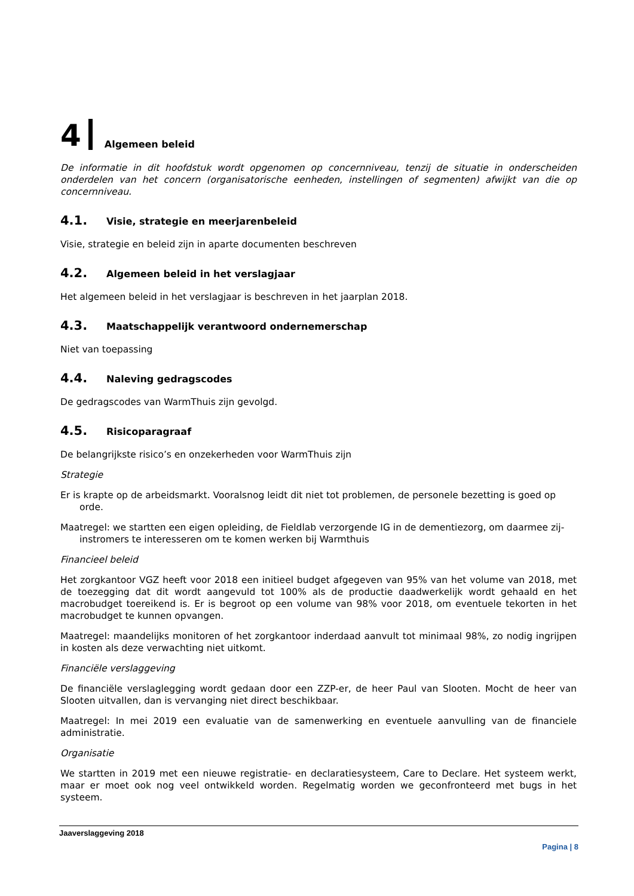4 Algemeen beleid
De informatie in dit hoofdstuk wordt opgenomen op concernniveau, tenzij de situatie in onderscheiden onderdelen van het concern (organisatorische eenheden, instellingen of segmenten) afwijkt van die op concernniveau.
4.1. Visie, strategie en meerjarenbeleid
Visie, strategie en beleid zijn in aparte documenten beschreven
4.2. Algemeen beleid in het verslagjaar
Het algemeen beleid in het verslagjaar is beschreven in het jaarplan 2018.
4.3. Maatschappelijk verantwoord ondernemerschap
Niet van toepassing
4.4. Naleving gedragscodes
De gedragscodes van WarmThuis zijn gevolgd.
4.5. Risicoparagraaf
De belangrijkste risico’s en onzekerheden voor WarmThuis zijn
Strategie
Er is krapte op de arbeidsmarkt. Vooralsnog leidt dit niet tot problemen, de personele bezetting is goed op orde.
Maatregel: we startten een eigen opleiding, de Fieldlab verzorgende IG in de dementiezorg, om daarmee zij-instromers te interesseren om te komen werken bij Warmthuis
Financieel beleid
Het zorgkantoor VGZ heeft voor 2018 een initieel budget afgegeven van 95% van het volume van 2018, met de toezegging dat dit wordt aangevuld tot 100% als de productie daadwerkelijk wordt gehaald en het macrobudget toereikend is. Er is begroot op een volume van 98% voor 2018, om eventuele tekorten in het macrobudget te kunnen opvangen.
Maatregel: maandelijks monitoren of het zorgkantoor inderdaad aanvult tot minimaal 98%, zo nodig ingrijpen in kosten als deze verwachting niet uitkomt.
Financiële verslaggeving
De financiële verslaglegging wordt gedaan door een ZZP-er, de heer Paul van Slooten. Mocht de heer van Slooten uitvallen, dan is vervanging niet direct beschikbaar.
Maatregel: In mei 2019 een evaluatie van de samenwerking en eventuele aanvulling van de financiele administratie.
Organisatie
We startten in 2019 met een nieuwe registratie- en declaratiesysteem, Care to Declare. Het systeem werkt, maar er moet ook nog veel ontwikkeld worden. Regelmatig worden we geconfronteerd met bugs in het systeem.
Jaaverslaggeving 2018
Pagina | 8